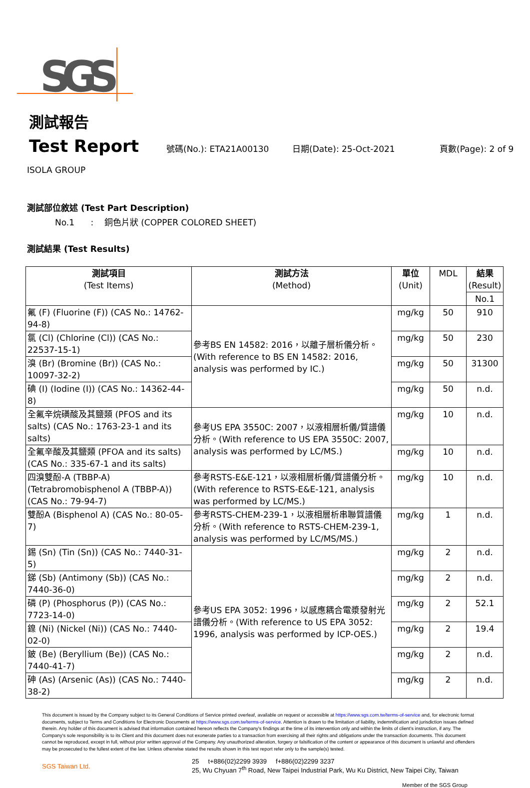SGS
測試報告
Test Report 號碼(No.): ETA21A00130 日期(Date): 25-Oct-2021 頁數(Page): 2 of 9
ISOLA GROUP
測試部位敘述 (Test Part Description)
No.1 : 銅色片狀 (COPPER COLORED SHEET)
測試結果 (Test Results)
| 測試項目 (Test Items) | 測試方法 (Method) | 單位 (Unit) | MDL | 結果 (Result) |
| --- | --- | --- | --- | --- |
| | | | | No.1 |
| 氟 (F) (Fluorine (F)) (CAS No.: 14762-94-8) | 參考BS EN 14582: 2016，以離子層析儀分析。(With reference to BS EN 14582: 2016, analysis was performed by IC.) | mg/kg | 50 | 910 |
| 氯 (Cl) (Chlorine (Cl)) (CAS No.: 22537-15-1) | | mg/kg | 50 | 230 |
| 溴 (Br) (Bromine (Br)) (CAS No.: 10097-32-2) | | mg/kg | 50 | 31300 |
| 碘 (I) (Iodine (I)) (CAS No.: 14362-44-8) | | mg/kg | 50 | n.d. |
| 全氟辛烷磺酸及其鹽類 (PFOS and its salts) (CAS No.: 1763-23-1 and its salts) | 參考US EPA 3550C: 2007，以液相層析儀/質譜儀分析。(With reference to US EPA 3550C: 2007, analysis was performed by LC/MS.) | mg/kg | 10 | n.d. |
| 全氟辛酸及其鹽類 (PFOA and its salts) (CAS No.: 335-67-1 and its salts) | | mg/kg | 10 | n.d. |
| 四溴雙酚-A (TBBP-A) (Tetrabromobisphenol A (TBBP-A)) (CAS No.: 79-94-7) | 參考RSTS-E&E-121，以液相層析儀/質譜儀分析。(With reference to RSTS-E&E-121, analysis was performed by LC/MS.) | mg/kg | 10 | n.d. |
| 雙酚A (Bisphenol A) (CAS No.: 80-05-7) | 參考RSTS-CHEM-239-1，以液相層析串聯質譜儀分析。(With reference to RSTS-CHEM-239-1, analysis was performed by LC/MS/MS.) | mg/kg | 1 | n.d. |
| 錫 (Sn) (Tin (Sn)) (CAS No.: 7440-31-5) | 參考US EPA 3052: 1996，以感應耦合電漿發射光譜儀分析。(With reference to US EPA 3052: 1996, analysis was performed by ICP-OES.) | mg/kg | 2 | n.d. |
| 銻 (Sb) (Antimony (Sb)) (CAS No.: 7440-36-0) | | mg/kg | 2 | n.d. |
| 磷 (P) (Phosphorus (P)) (CAS No.: 7723-14-0) | | mg/kg | 2 | 52.1 |
| 鎳 (Ni) (Nickel (Ni)) (CAS No.: 7440-02-0) | | mg/kg | 2 | 19.4 |
| 鈹 (Be) (Beryllium (Be)) (CAS No.: 7440-41-7) | | mg/kg | 2 | n.d. |
| 砷 (As) (Arsenic (As)) (CAS No.: 7440-38-2) | | mg/kg | 2 | n.d. |
This document is issued by the Company subject to its General Conditions of Service printed overleaf, available on request or accessible at https://www.sgs.com.tw/terms-of-service and, for electronic format documents, subject to Terms and Conditions for Electronic Documents at https://www.sgs.com.tw/terms-of-service. Attention is drawn to the limitation of liability, indemnification and jurisdiction issues defined therein. Any holder of this document is advised that information contained hereon reflects the Company's findings at the time of its intervention only and within the limits of client's instruction, if any. The Company's sole responsibility is to its Client and this document does not exonerate parties to a transaction from exercising all their rights and obligations under the transaction documents. This document cannot be reproduced, except in full, without prior written approval of the Company. Any unauthorized alteration, forgery or falsification of the content or appearance of this document is unlawful and offenders may be prosecuted to the fullest extent of the law. Unless otherwise stated the results shown in this test report refer only to the sample(s) tested.
SGS Taiwan Ltd.
25 t+886(02)2299 3939 f+886(02)2299 3237
25, Wu Chyuan 7<sup>th</sup> Road, New Taipei Industrial Park, Wu Ku District, New Taipei City, Taiwan
Member of the SGS Group